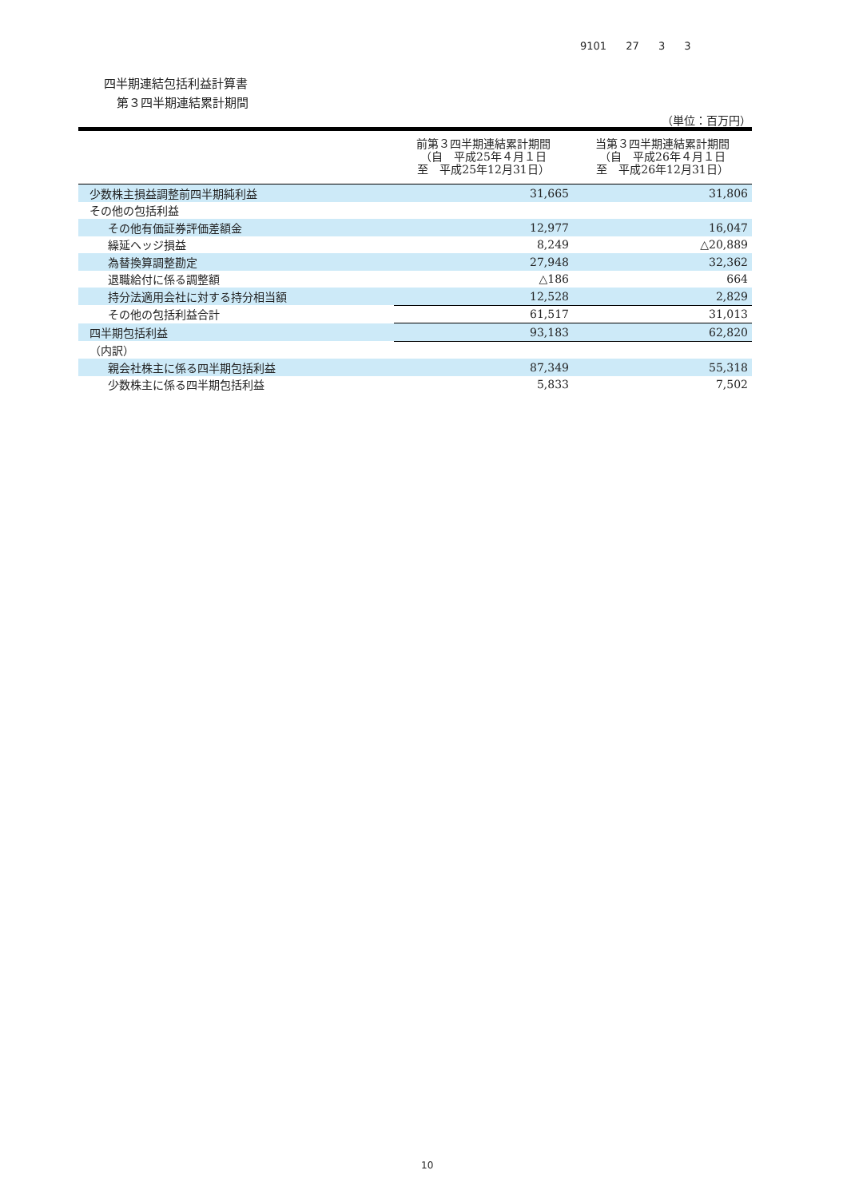9101 27 3 3
四半期連結包括利益計算書
第３四半期連結累計期間
（単位：百万円）
| | 前第３四半期連結累計期間 （自 平成25年４月１日 至 平成25年12月31日） | 当第３四半期連結累計期間 （自 平成26年４月１日 至 平成26年12月31日） |
| --- | --- | --- |
| 少数株主損益調整前四半期純利益 | 31,665 | 31,806 |
| その他の包括利益 | | |
| その他有価証券評価差額金 | 12,977 | 16,047 |
| 繰延ヘッジ損益 | 8,249 | △20,889 |
| 為替換算調整勘定 | 27,948 | 32,362 |
| 退職給付に係る調整額 | △186 | 664 |
| 持分法適用会社に対する持分相当額 | 12,528 | 2,829 |
| その他の包括利益合計 | 61,517 | 31,013 |
| 四半期包括利益 | 93,183 | 62,820 |
| （内訳） | | |
| 親会社株主に係る四半期包括利益 | 87,349 | 55,318 |
| 少数株主に係る四半期包括利益 | 5,833 | 7,502 |
10